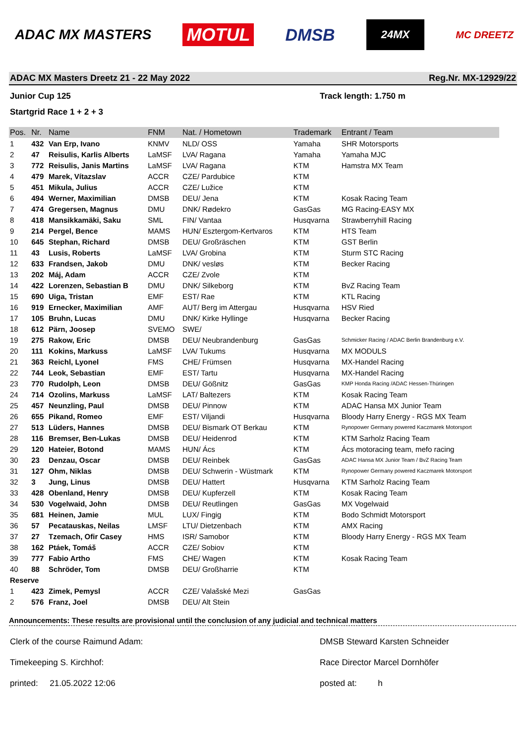ADAC MX MASTERS MOTUL DMSB 24MX MC DREETZ
ADAC MX Masters Dreetz 21 - 22 May 2022 Reg.Nr. MX-12929/22
Junior Cup 125 Track length: 1.750 m
Startgrid Race 1 + 2 + 3
| Pos. | Nr. | Name | FNM | Nat. / Hometown | Trademark | Entrant / Team |
| --- | --- | --- | --- | --- | --- | --- |
| 1 | 432 | Van Erp, Ivano | KNMV | NLD/ OSS | Yamaha | SHR Motorsports |
| 2 | 47 | Reisulis, Karlis Alberts | LaMSF | LVA/ Ragana | Yamaha | Yamaha MJC |
| 3 | 772 | Reisulis, Janis Martins | LaMSF | LVA/ Ragana | KTM | Hamstra MX Team |
| 4 | 479 | Marek, Vítazslav | ACCR | CZE/ Pardubice | KTM | |
| 5 | 451 | Mikula, Julius | ACCR | CZE/ Lužice | KTM | |
| 6 | 494 | Werner, Maximilian | DMSB | DEU/ Jena | KTM | Kosak Racing Team |
| 7 | 474 | Gregersen, Magnus | DMU | DNK/ Rødekro | GasGas | MG Racing-EASY MX |
| 8 | 418 | Mansikkamäki, Saku | SML | FIN/ Vantaa | Husqvarna | Strawberryhill Racing |
| 9 | 214 | Pergel, Bence | MAMS | HUN/ Esztergom-Kertvaros | KTM | HTS Team |
| 10 | 645 | Stephan, Richard | DMSB | DEU/ Großräschen | KTM | GST Berlin |
| 11 | 43 | Lusis, Roberts | LaMSF | LVA/ Grobina | KTM | Sturm STC Racing |
| 12 | 633 | Frandsen, Jakob | DMU | DNK/ vesløs | KTM | Becker Racing |
| 13 | 202 | Máj, Adam | ACCR | CZE/ Zvole | KTM | |
| 14 | 422 | Lorenzen, Sebastian B | DMU | DNK/ Silkeborg | KTM | BvZ Racing Team |
| 15 | 690 | Uiga, Tristan | EMF | EST/ Rae | KTM | KTL Racing |
| 16 | 919 | Ernecker, Maximilian | AMF | AUT/ Berg im Attergau | Husqvarna | HSV Ried |
| 17 | 105 | Bruhn, Lucas | DMU | DNK/ Kirke Hyllinge | Husqvarna | Becker Racing |
| 18 | 612 | Pärn, Joosep | SVEMO | SWE/ | | |
| 19 | 275 | Rakow, Eric | DMSB | DEU/ Neubrandenburg | GasGas | Schmicker Racing / ADAC Berlin Brandenburg e.V. |
| 20 | 111 | Kokins, Markuss | LaMSF | LVA/ Tukums | Husqvarna | MX MODULS |
| 21 | 363 | Reichl, Lyonel | FMS | CHE/ Frümsen | Husqvarna | MX-Handel Racing |
| 22 | 744 | Leok, Sebastian | EMF | EST/ Tartu | Husqvarna | MX-Handel Racing |
| 23 | 770 | Rudolph, Leon | DMSB | DEU/ Gößnitz | GasGas | KMP Honda Racing /ADAC Hessen-Thüringen |
| 24 | 714 | Ozolins, Markuss | LaMSF | LAT/ Baltezers | KTM | Kosak Racing Team |
| 25 | 457 | Neunzling, Paul | DMSB | DEU/ Pinnow | KTM | ADAC Hansa MX Junior Team |
| 26 | 655 | Pikand, Romeo | EMF | EST/ Viljandi | Husqvarna | Bloody Harry Energy - RGS MX Team |
| 27 | 513 | Lüders, Hannes | DMSB | DEU/ Bismark OT Berkau | KTM | Rynopower Germany powered Kaczmarek Motorsport |
| 28 | 116 | Bremser, Ben-Lukas | DMSB | DEU/ Heidenrod | KTM | KTM Sarholz Racing Team |
| 29 | 120 | Hateier, Botond | MAMS | HUN/ Ács | KTM | Ács motoracing team, mefo racing |
| 30 | 23 | Denzau, Oscar | DMSB | DEU/ Reinbek | GasGas | ADAC Hansa MX Junior Team / BvZ Racing Team |
| 31 | 127 | Ohm, Niklas | DMSB | DEU/ Schwerin - Wüstmark | KTM | Rynopower Germany powered Kaczmarek Motorsport |
| 32 | 3 | Jung, Linus | DMSB | DEU/ Hattert | Husqvarna | KTM Sarholz Racing Team |
| 33 | 428 | Obenland, Henry | DMSB | DEU/ Kupferzell | KTM | Kosak Racing Team |
| 34 | 530 | Vogelwaid, John | DMSB | DEU/ Reutlingen | GasGas | MX Vogelwaid |
| 35 | 681 | Heinen, Jamie | MUL | LUX/ Fingig | KTM | Bodo Schmidt Motorsport |
| 36 | 57 | Pecatauskas, Neilas | LMSF | LTU/ Dietzenbach | KTM | AMX Racing |
| 37 | 27 | Tzemach, Ofir Casey | HMS | ISR/ Samobor | KTM | Bloody Harry Energy - RGS MX Team |
| 38 | 162 | Ptáek, Tomáš | ACCR | CZE/ Sobiov | KTM | |
| 39 | 777 | Fabio Artho | FMS | CHE/ Wagen | KTM | Kosak Racing Team |
| 40 | 88 | Schröder, Tom | DMSB | DEU/ Großharrie | KTM | |
| Reserve | | | | | | |
| 1 | 423 | Zimek, Pemysl | ACCR | CZE/ Valašské Mezi | GasGas | |
| 2 | 576 | Franz, Joel | DMSB | DEU/ Alt Stein | | |
Announcements: These results are provisional until the conclusion of any judicial and technical matters
Clerk of the course Raimund Adam: DMSB Steward Karsten Schneider
Timekeeping S. Kirchhof: Race Director Marcel Dornhöfer
printed: 21.05.2022 12:06 posted at: h